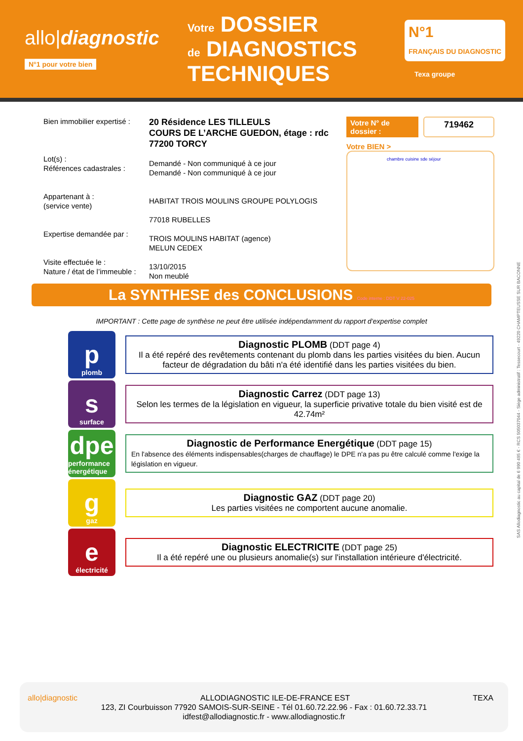allo|diagnostic
N°1 pour votre bien
Votre DOSSIER
de DIAGNOSTICS
TECHNIQUES
N°1
FRANÇAIS DU DIAGNOSTIC
Texa groupe
Bien immobilier expertisé :
Lot(s) :
Références cadastrales :
Appartenant à :
(service vente)
Expertise demandée par :
Visite effectuée le :
Nature / état de l’immeuble :
20 Résidence LES TILLEULS
COURS DE L’ARCHE GUEDON, étage : rdc
77200 TORCY
Demandé - Non communiqué à ce jour
Demandé - Non communiqué à ce jour
HABITAT TROIS MOULINS GROUPE POLYLOGIS
77018 RUBELLES
TROIS MOULINS HABITAT (agence)
MELUN CEDEX
13/10/2015
Non meublé
Votre N° de dossier : 719462
Votre BIEN >
chambre cuisine sde séjour
La SYNTHESE des CONCLUSIONS Code interne : DDT V 22-025
IMPORTANT : Cette page de synthèse ne peut être utilisée indépendamment du rapport d’expertise complet
pplomb
Diagnostic PLOMB (DDT page 4)
Il a été repéré des revêtements contenant du plomb dans les parties visitées du bien. Aucun facteur de dégradation du bâti n'a été identifié dans les parties visitées du bien.
ssurface
Diagnostic Carrez (DDT page 13)
Selon les termes de la législation en vigueur, la superficie privative totale du bien visité est de 42.74m²
dpe
performance énergétique
Diagnostic de Performance Energétique (DDT page 15)
En l'absence des éléments indispensables(charges de chauffage) le DPE n'a pas pu être calculé comme l'exige la législation en vigueur.
ggaz
Diagnostic GAZ (DDT page 20)
Les parties visitées ne comportent aucune anomalie.
eélectricité
Diagnostic ELECTRICITE (DDT page 25)
Il a été repéré une ou plusieurs anomalie(s) sur l'installation intérieure d'électricité.
SAS Allodiagnostic au capital de 6 990 495 € - RCS 505037044 - Siège administratif : Tessecourt - 49220 CHAMPTEUSSE SUR BACONNE
allo|diagnostic TEXA ALLODIAGNOSTIC ILE-DE-FRANCE EST
123, ZI Courbuisson 77920 SAMOIS-SUR-SEINE - Tél 01.60.72.22.96 - Fax : 01.60.72.33.71
idfest@allodiagnostic.fr - www.allodiagnostic.fr